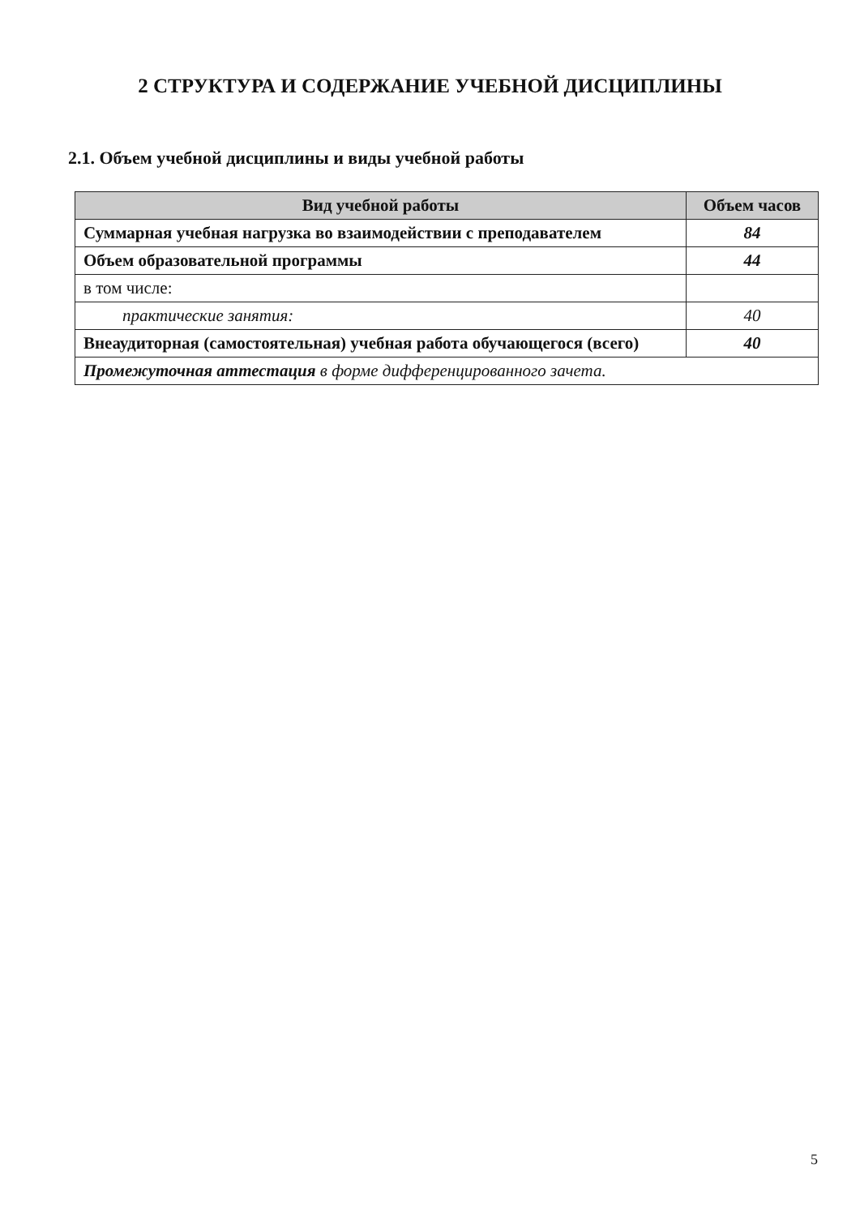2 СТРУКТУРА И СОДЕРЖАНИЕ УЧЕБНОЙ ДИСЦИПЛИНЫ
2.1. Объем учебной дисциплины и виды учебной работы
| Вид учебной работы | Объем часов |
| --- | --- |
| Суммарная учебная нагрузка во взаимодействии с преподавателем | 84 |
| Объем образовательной программы | 44 |
| в том числе: | |
| практические занятия: | 40 |
| Внеаудиторная (самостоятельная) учебная работа обучающегося (всего) | 40 |
| Промежуточная аттестация в форме дифференцированного зачета. | |
5